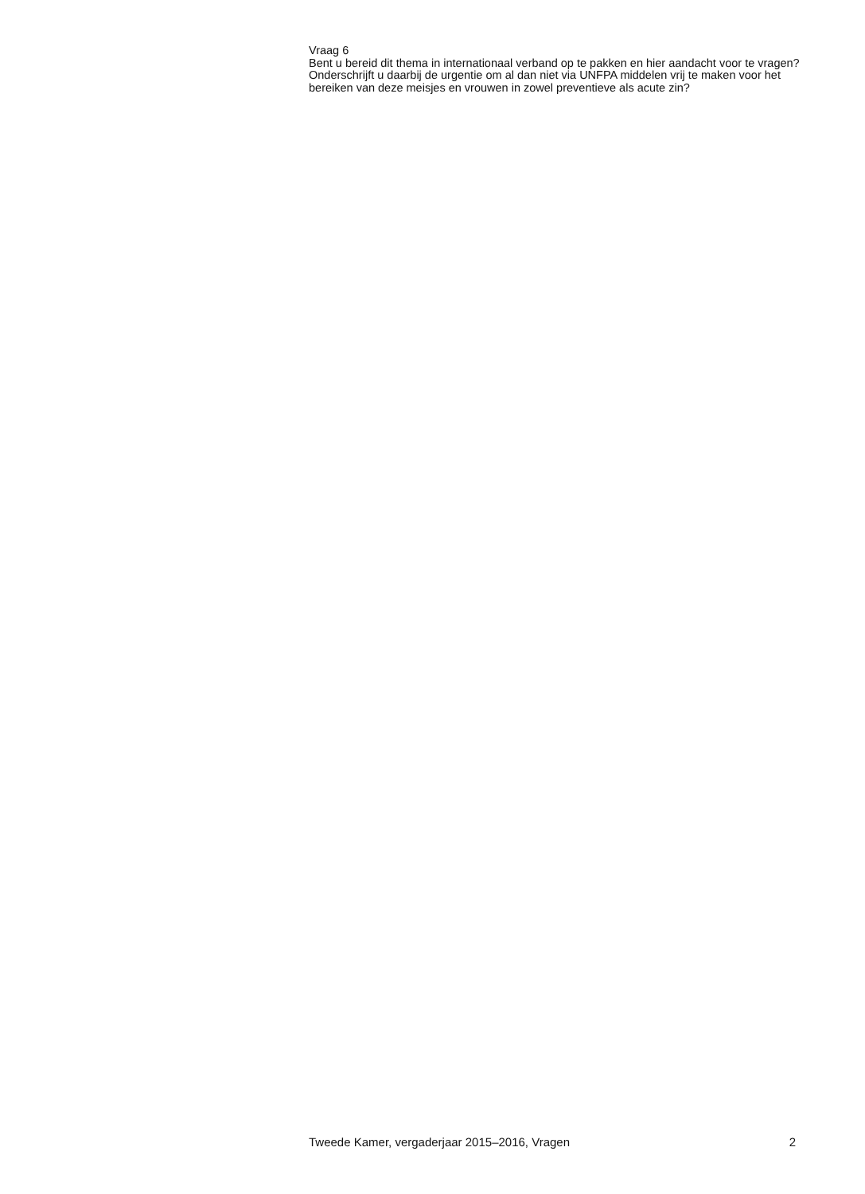Vraag 6
Bent u bereid dit thema in internationaal verband op te pakken en hier aandacht voor te vragen? Onderschrijft u daarbij de urgentie om al dan niet via UNFPA middelen vrij te maken voor het bereiken van deze meisjes en vrouwen in zowel preventieve als acute zin?
Tweede Kamer, vergaderjaar 2015–2016, Vragen 2